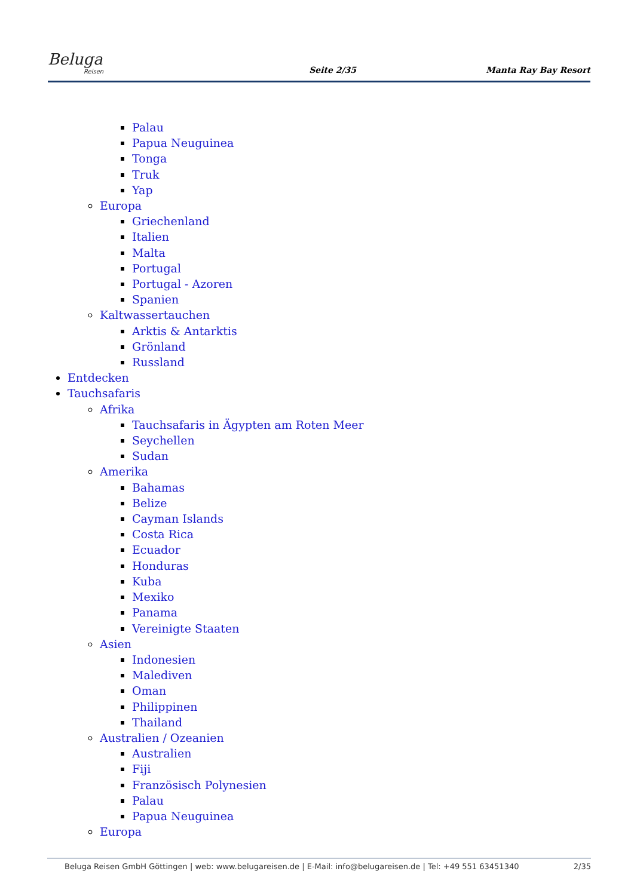Beluga
Reisen
Seite 2/35
Manta Ray Bay Resort
Palau
Papua Neuguinea
Tonga
Truk
Yap
Europa
Griechenland
Italien
Malta
Portugal
Portugal - Azoren
Spanien
Kaltwassertauchen
Arktis & Antarktis
Grönland
Russland
Entdecken
Tauchsafaris
Afrika
Tauchsafaris in Ägypten am Roten Meer
Seychellen
Sudan
Amerika
Bahamas
Belize
Cayman Islands
Costa Rica
Ecuador
Honduras
Kuba
Mexiko
Panama
Vereinigte Staaten
Asien
Indonesien
Malediven
Oman
Philippinen
Thailand
Australien / Ozeanien
Australien
Fiji
Französisch Polynesien
Palau
Papua Neuguinea
Europa
Beluga Reisen GmbH Göttingen | web: www.belugareisen.de | E-Mail: info@belugareisen.de | Tel: +49 551 63451340
2/35